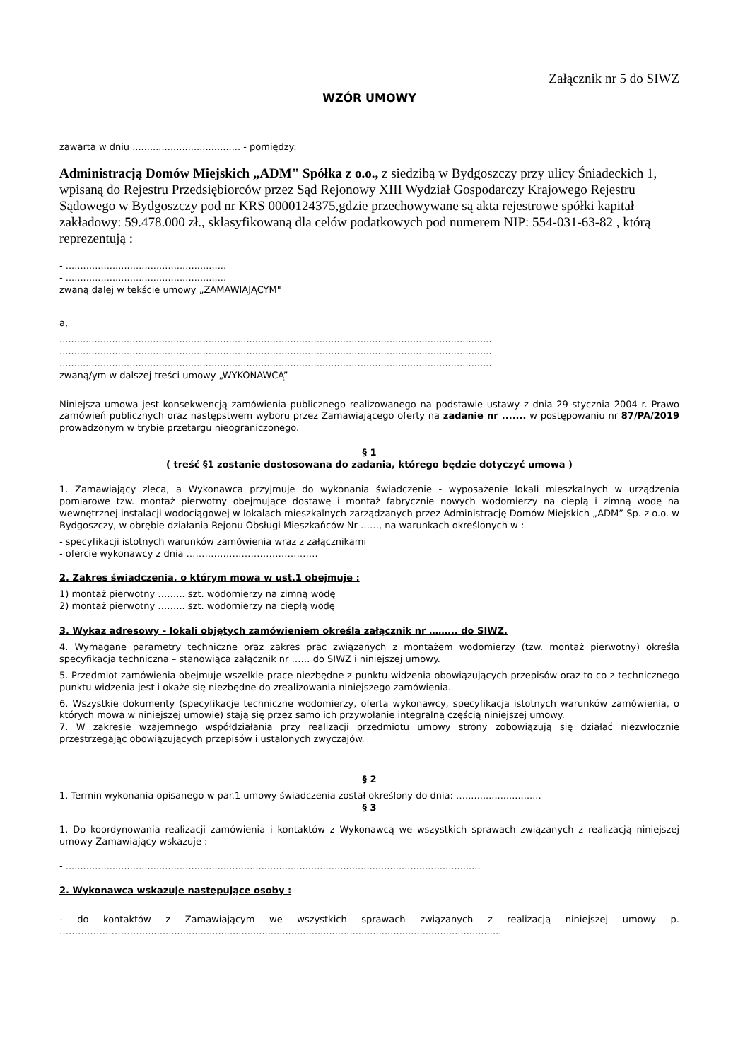Załącznik nr 5 do SIWZ
WZÓR UMOWY
zawarta w dniu ..................................... - pomiędzy:
Administracją Domów Miejskich „ADM" Spółka z o.o., z siedzibą w Bydgoszczy przy ulicy Śniadeckich 1, wpisaną do Rejestru Przedsiębiorców przez Sąd Rejonowy XIII Wydział Gospodarczy Krajowego Rejestru Sądowego w Bydgoszczy pod nr KRS 0000124375,gdzie przechowywane są akta rejestrowe spółki kapitał zakładowy: 59.478.000 zł., sklasyfikowaną dla celów podatkowych pod numerem NIP: 554-031-63-82 , którą reprezentują :
- .......................................................
- .......................................................
zwaną dalej w tekście umowy „ZAMAWIAJĄCYM"
a,
....................................................................................................................................................
....................................................................................................................................................
....................................................................................................................................................
zwaną/ym w dalszej treści umowy „WYKONAWCĄ”
Niniejsza umowa jest konsekwencją zamówienia publicznego realizowanego na podstawie ustawy z dnia 29 stycznia 2004 r. Prawo zamówień publicznych oraz następstwem wyboru przez Zamawiającego oferty na zadanie nr ....... w postępowaniu nr 87/PA/2019 prowadzonym w trybie przetargu nieograniczonego.
§ 1
( treść §1 zostanie dostosowana do zadania, którego będzie dotyczyć umowa )
1. Zamawiający zleca, a Wykonawca przyjmuje do wykonania świadczenie - wyposażenie lokali mieszkalnych w urządzenia pomiarowe tzw. montaż pierwotny obejmujące dostawę i montaż fabrycznie nowych wodomierzy na ciepłą i zimną wodę na wewnętrznej instalacji wodociągowej w lokalach mieszkalnych zarządzanych przez Administrację Domów Miejskich „ADM” Sp. z o.o. w Bydgoszczy, w obrębie działania Rejonu Obsługi Mieszkańców Nr ……, na warunkach określonych w :
- specyfikacji istotnych warunków zamówienia wraz z załącznikami
- ofercie wykonawcy z dnia …………………………………….
2. Zakres świadczenia, o którym mowa w ust.1 obejmuje :
1) montaż pierwotny ……... szt. wodomierzy na zimną wodę
2) montaż pierwotny ……... szt. wodomierzy na ciepłą wodę
3. Wykaz adresowy - lokali objętych zamówieniem określa załącznik nr ……... do SIWZ.
4. Wymagane parametry techniczne oraz zakres prac związanych z montażem wodomierzy (tzw. montaż pierwotny) określa specyfikacja techniczna – stanowiąca załącznik nr …… do SIWZ i niniejszej umowy.
5. Przedmiot zamówienia obejmuje wszelkie prace niezbędne z punktu widzenia obowiązujących przepisów oraz to co z technicznego punktu widzenia jest i okaże się niezbędne do zrealizowania niniejszego zamówienia.
6. Wszystkie dokumenty (specyfikacje techniczne wodomierzy, oferta wykonawcy, specyfikacja istotnych warunków zamówienia, o których mowa w niniejszej umowie) stają się przez samo ich przywołanie integralną częścią niniejszej umowy.
7. W zakresie wzajemnego współdziałania przy realizacji przedmiotu umowy strony zobowiązują się działać niezwłocznie przestrzegając obowiązujących przepisów i ustalonych zwyczajów.
§ 2
1. Termin wykonania opisanego w par.1 umowy świadczenia został określony do dnia: …..........................
§ 3
1. Do koordynowania realizacji zamówienia i kontaktów z Wykonawcą we wszystkich sprawach związanych z realizacją niniejszej umowy Zamawiający wskazuje :
- ..............................................................................................................................................
2. Wykonawca wskazuje następujące osoby :
- do kontaktów z Zamawiającym we wszystkich sprawach związanych z realizacją niniejszej umowy p. ………………………...........................................................................................................................